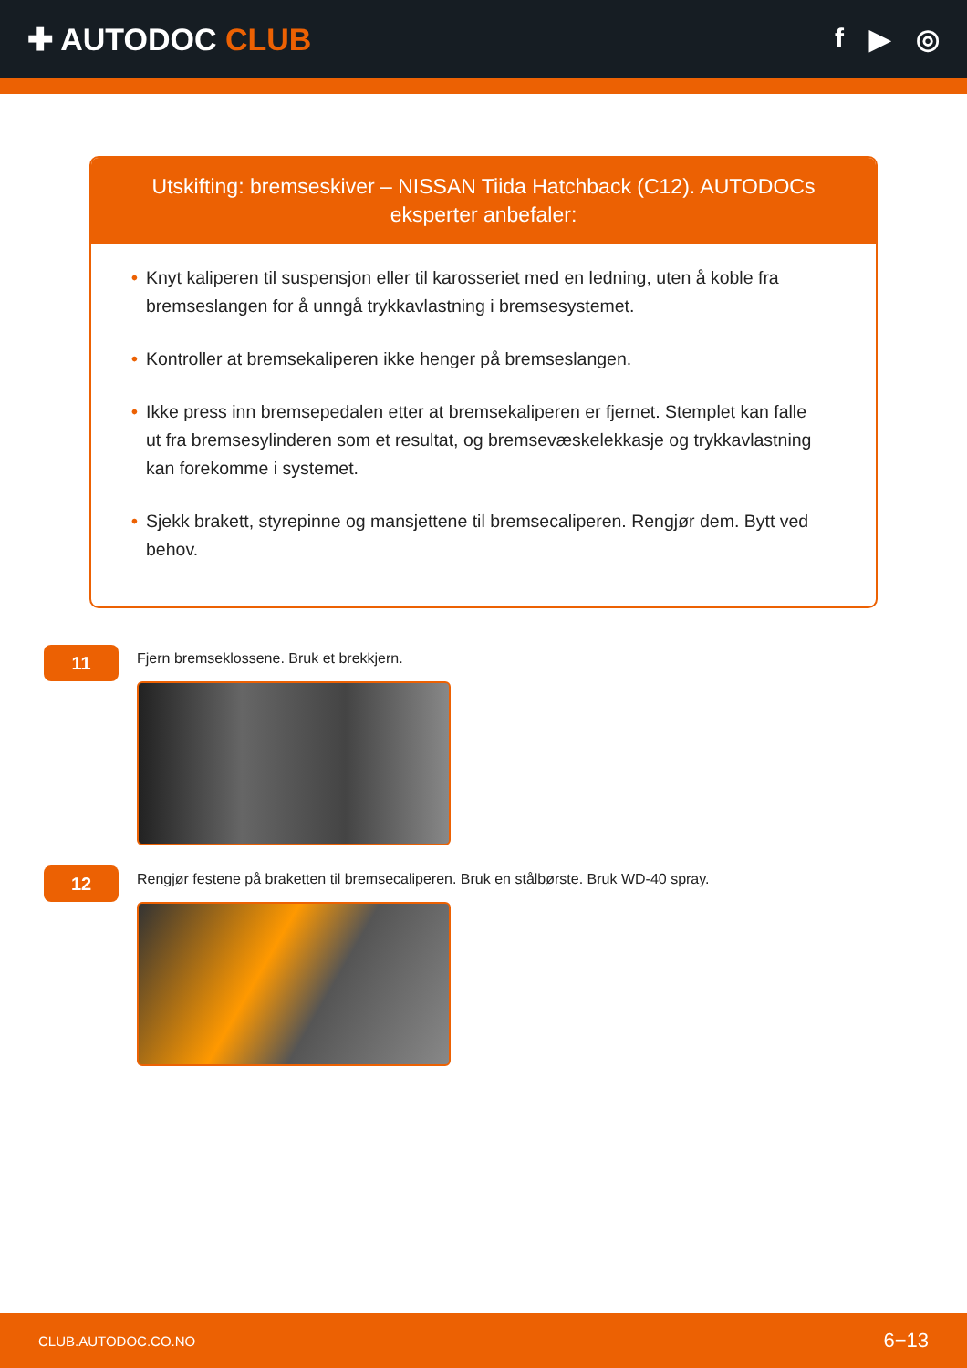✚ AUTODOC CLUB f ▶ ◎
Utskifting: bremseskiver – NISSAN Tiida Hatchback (C12). AUTODOCs eksperter anbefaler:
• Knyt kaliperen til suspensjon eller til karosseriet med en ledning, uten å koble fra bremseslangen for å unngå trykkavlastning i bremsesystemet.
• Kontroller at bremsekaliperen ikke henger på bremseslangen.
• Ikke press inn bremsepedalen etter at bremsekaliperen er fjernet. Stemplet kan falle ut fra bremsesylinderen som et resultat, og bremsevæskelekkasje og trykkavlastning kan forekomme i systemet.
• Sjekk brakett, styrepinne og mansjettene til bremsecaliperen. Rengjør dem. Bytt ved behov.
11
Fjern bremseklossene. Bruk et brekkjern.
12
Rengjør festene på braketten til bremsecaliperen. Bruk en stålbørste. Bruk WD-40 spray.
CLUB.AUTODOC.CO.NO 6−13